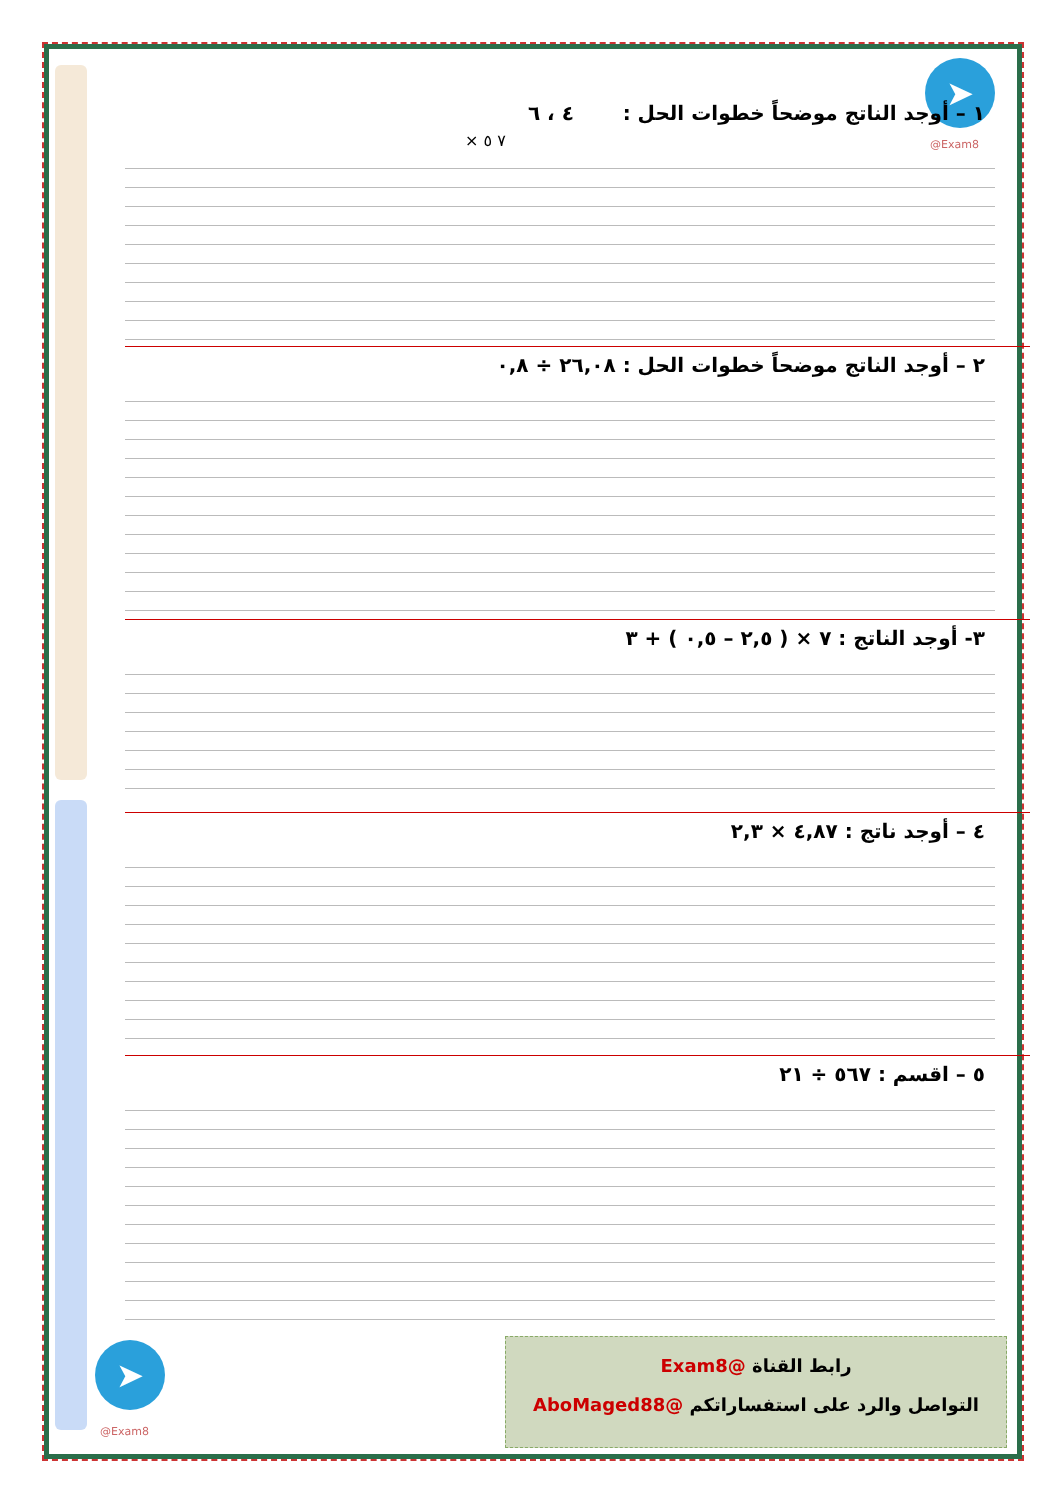➤
@Exam8
١ – أوجد الناتج موضحاً خطوات الحل : ٤ ، ٦
× ٧ ٥
٢ – أوجد الناتج موضحاً خطوات الحل : ٢٦,٠٨ ÷ ٠,٨
٣- أوجد الناتج : ٧ × ( ٢,٥ – ٠,٥ ) + ٣
٤ – أوجد ناتج : ٤,٨٧ × ٢,٣
٥ – اقسم : ٥٦٧ ÷ ٢١
رابط القناة @Exam8
التواصل والرد على استفساراتكم @AboMaged88
➤
@Exam8